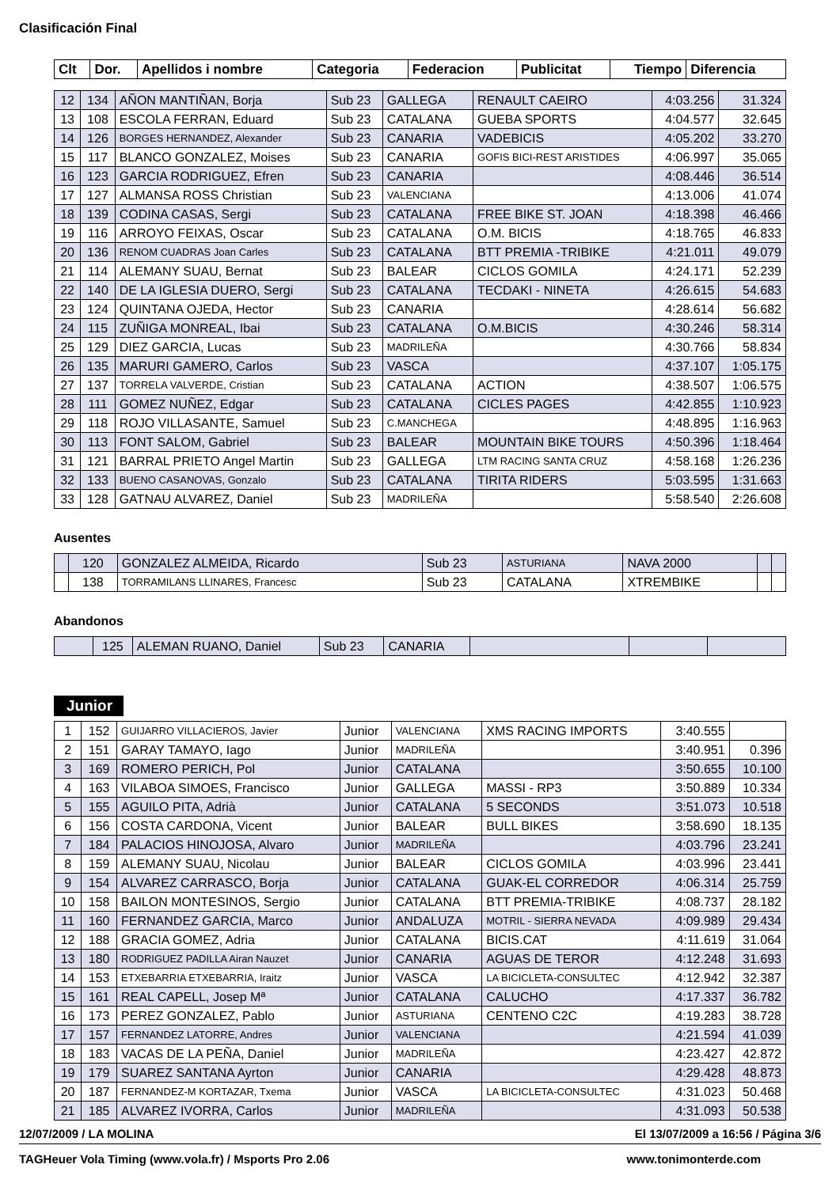Clasificación Final
| Clt | Dor. | Apellidos i nombre | Categoria | Federacion | Publicitat | Tiempo | Diferencia |
| --- | --- | --- | --- | --- | --- | --- | --- |
| 12 | 134 | AÑON MANTIÑAN, Borja | Sub 23 | GALLEGA | RENAULT CAEIRO | 4:03.256 | 31.324 |
| 13 | 108 | ESCOLA FERRAN, Eduard | Sub 23 | CATALANA | GUEBA SPORTS | 4:04.577 | 32.645 |
| 14 | 126 | BORGES HERNANDEZ, Alexander | Sub 23 | CANARIA | VADEBICIS | 4:05.202 | 33.270 |
| 15 | 117 | BLANCO GONZALEZ, Moises | Sub 23 | CANARIA | GOFIS BICI-REST ARISTIDES | 4:06.997 | 35.065 |
| 16 | 123 | GARCIA RODRIGUEZ, Efren | Sub 23 | CANARIA | | 4:08.446 | 36.514 |
| 17 | 127 | ALMANSA ROSS Christian | Sub 23 | VALENCIANA | | 4:13.006 | 41.074 |
| 18 | 139 | CODINA CASAS, Sergi | Sub 23 | CATALANA | FREE BIKE ST. JOAN | 4:18.398 | 46.466 |
| 19 | 116 | ARROYO FEIXAS, Oscar | Sub 23 | CATALANA | O.M. BICIS | 4:18.765 | 46.833 |
| 20 | 136 | RENOM CUADRAS Joan Carles | Sub 23 | CATALANA | BTT PREMIA -TRIBIKE | 4:21.011 | 49.079 |
| 21 | 114 | ALEMANY SUAU, Bernat | Sub 23 | BALEAR | CICLOS GOMILA | 4:24.171 | 52.239 |
| 22 | 140 | DE LA IGLESIA DUERO, Sergi | Sub 23 | CATALANA | TECDAKI - NINETA | 4:26.615 | 54.683 |
| 23 | 124 | QUINTANA OJEDA, Hector | Sub 23 | CANARIA | | 4:28.614 | 56.682 |
| 24 | 115 | ZUÑIGA MONREAL, Ibai | Sub 23 | CATALANA | O.M.BICIS | 4:30.246 | 58.314 |
| 25 | 129 | DIEZ GARCIA, Lucas | Sub 23 | MADRILEÑA | | 4:30.766 | 58.834 |
| 26 | 135 | MARURI GAMERO, Carlos | Sub 23 | VASCA | | 4:37.107 | 1:05.175 |
| 27 | 137 | TORRELA VALVERDE, Cristian | Sub 23 | CATALANA | ACTION | 4:38.507 | 1:06.575 |
| 28 | 111 | GOMEZ NUÑEZ, Edgar | Sub 23 | CATALANA | CICLES PAGES | 4:42.855 | 1:10.923 |
| 29 | 118 | ROJO VILLASANTE, Samuel | Sub 23 | C.MANCHEGA | | 4:48.895 | 1:16.963 |
| 30 | 113 | FONT SALOM, Gabriel | Sub 23 | BALEAR | MOUNTAIN BIKE TOURS | 4:50.396 | 1:18.464 |
| 31 | 121 | BARRAL PRIETO Angel Martin | Sub 23 | GALLEGA | LTM RACING SANTA CRUZ | 4:58.168 | 1:26.236 |
| 32 | 133 | BUENO CASANOVAS, Gonzalo | Sub 23 | CATALANA | TIRITA RIDERS | 5:03.595 | 1:31.663 |
| 33 | 128 | GATNAU ALVAREZ, Daniel | Sub 23 | MADRILEÑA | | 5:58.540 | 2:26.608 |
Ausentes
| | 120 | GONZALEZ ALMEIDA, Ricardo | Sub 23 | ASTURIANA | NAVA 2000 | | |
| | 138 | TORRAMILANS LLINARES, Francesc | Sub 23 | CATALANA | XTREMBIKE | | |
Abandonos
| | 125 | ALEMAN RUANO, Daniel | Sub 23 | CANARIA | | | |
Junior
| 1 | 152 | GUIJARRO VILLACIEROS, Javier | Junior | VALENCIANA | XMS RACING IMPORTS | 3:40.555 | |
| 2 | 151 | GARAY TAMAYO, Iago | Junior | MADRILEÑA | | 3:40.951 | 0.396 |
| 3 | 169 | ROMERO PERICH, Pol | Junior | CATALANA | | 3:50.655 | 10.100 |
| 4 | 163 | VILABOA SIMOES, Francisco | Junior | GALLEGA | MASSI - RP3 | 3:50.889 | 10.334 |
| 5 | 155 | AGUILO PITA, Adrià | Junior | CATALANA | 5 SECONDS | 3:51.073 | 10.518 |
| 6 | 156 | COSTA CARDONA, Vicent | Junior | BALEAR | BULL BIKES | 3:58.690 | 18.135 |
| 7 | 184 | PALACIOS HINOJOSA, Alvaro | Junior | MADRILEÑA | | 4:03.796 | 23.241 |
| 8 | 159 | ALEMANY SUAU, Nicolau | Junior | BALEAR | CICLOS GOMILA | 4:03.996 | 23.441 |
| 9 | 154 | ALVAREZ CARRASCO, Borja | Junior | CATALANA | GUAK-EL CORREDOR | 4:06.314 | 25.759 |
| 10 | 158 | BAILON MONTESINOS, Sergio | Junior | CATALANA | BTT PREMIA-TRIBIKE | 4:08.737 | 28.182 |
| 11 | 160 | FERNANDEZ GARCIA, Marco | Junior | ANDALUZA | MOTRIL - SIERRA NEVADA | 4:09.989 | 29.434 |
| 12 | 188 | GRACIA GOMEZ, Adria | Junior | CATALANA | BICIS.CAT | 4:11.619 | 31.064 |
| 13 | 180 | RODRIGUEZ PADILLA Airan Nauzet | Junior | CANARIA | AGUAS DE TEROR | 4:12.248 | 31.693 |
| 14 | 153 | ETXEBARRIA ETXEBARRIA, Iraitz | Junior | VASCA | LA BICICLETA-CONSULTEC | 4:12.942 | 32.387 |
| 15 | 161 | REAL CAPELL, Josep Mª | Junior | CATALANA | CALUCHO | 4:17.337 | 36.782 |
| 16 | 173 | PEREZ GONZALEZ, Pablo | Junior | ASTURIANA | CENTENO C2C | 4:19.283 | 38.728 |
| 17 | 157 | FERNANDEZ LATORRE, Andres | Junior | VALENCIANA | | 4:21.594 | 41.039 |
| 18 | 183 | VACAS DE LA PEÑA, Daniel | Junior | MADRILEÑA | | 4:23.427 | 42.872 |
| 19 | 179 | SUAREZ SANTANA Ayrton | Junior | CANARIA | | 4:29.428 | 48.873 |
| 20 | 187 | FERNANDEZ-M KORTAZAR, Txema | Junior | VASCA | LA BICICLETA-CONSULTEC | 4:31.023 | 50.468 |
| 21 | 185 | ALVAREZ IVORRA, Carlos | Junior | MADRILEÑA | | 4:31.093 | 50.538 |
12/07/2009 / LA MOLINA El 13/07/2009 a 16:56 / Página 3/6
TAGHeuer Vola Timing (www.vola.fr) / Msports Pro 2.06 www.tonimonterde.com